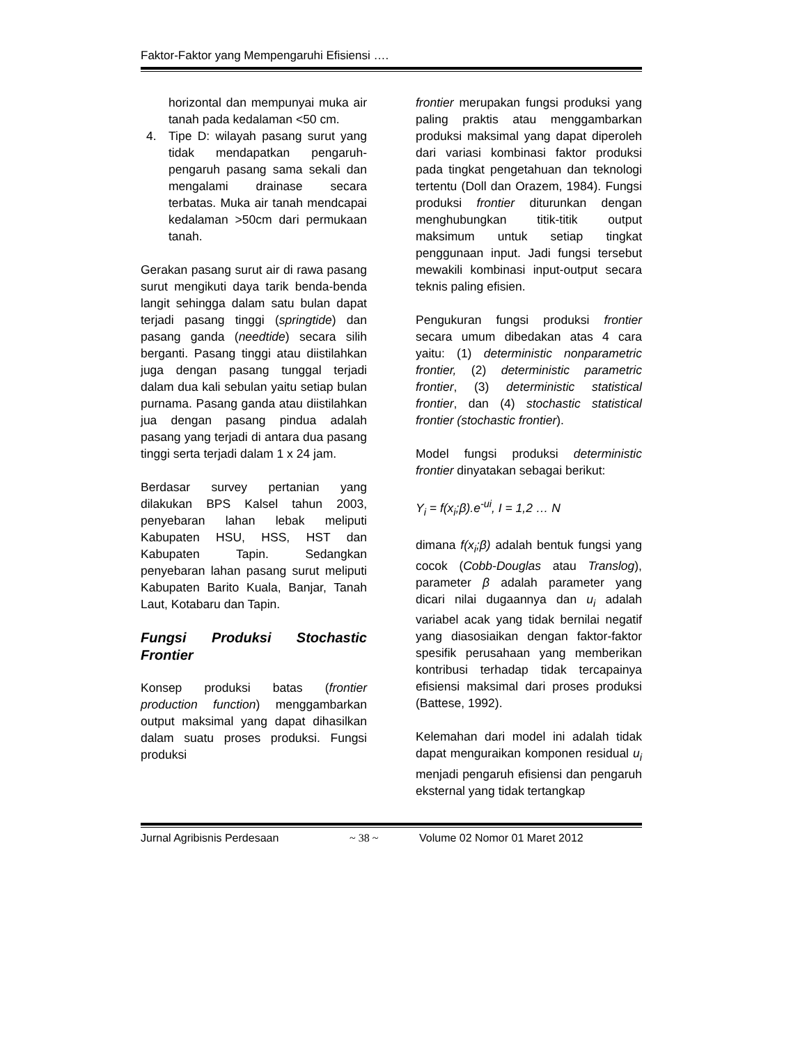Faktor-Faktor yang Mempengaruhi Efisiensi ….
horizontal dan mempunyai muka air tanah pada kedalaman <50 cm.
4. Tipe D: wilayah pasang surut yang tidak mendapatkan pengaruh-pengaruh pasang sama sekali dan mengalami drainase secara terbatas. Muka air tanah mendcapai kedalaman >50cm dari permukaan tanah.
Gerakan pasang surut air di rawa pasang surut mengikuti daya tarik benda-benda langit sehingga dalam satu bulan dapat terjadi pasang tinggi (springtide) dan pasang ganda (needtide) secara silih berganti. Pasang tinggi atau diistilahkan juga dengan pasang tunggal terjadi dalam dua kali sebulan yaitu setiap bulan purnama. Pasang ganda atau diistilahkan jua dengan pasang pindua adalah pasang yang terjadi di antara dua pasang tinggi serta terjadi dalam 1 x 24 jam.
Berdasar survey pertanian yang dilakukan BPS Kalsel tahun 2003, penyebaran lahan lebak meliputi Kabupaten HSU, HSS, HST dan Kabupaten Tapin. Sedangkan penyebaran lahan pasang surut meliputi Kabupaten Barito Kuala, Banjar, Tanah Laut, Kotabaru dan Tapin.
Fungsi Produksi Stochastic Frontier
Konsep produksi batas (frontier production function) menggambarkan output maksimal yang dapat dihasilkan dalam suatu proses produksi. Fungsi produksi
frontier merupakan fungsi produksi yang paling praktis atau menggambarkan produksi maksimal yang dapat diperoleh dari variasi kombinasi faktor produksi pada tingkat pengetahuan dan teknologi tertentu (Doll dan Orazem, 1984). Fungsi produksi frontier diturunkan dengan menghubungkan titik-titik output maksimum untuk setiap tingkat penggunaan input. Jadi fungsi tersebut mewakili kombinasi input-output secara teknis paling efisien.
Pengukuran fungsi produksi frontier secara umum dibedakan atas 4 cara yaitu: (1) deterministic nonparametric frontier, (2) deterministic parametric frontier, (3) deterministic statistical frontier, dan (4) stochastic statistical frontier (stochastic frontier).
Model fungsi produksi deterministic frontier dinyatakan sebagai berikut:
Y<sub>i</sub> = f(x<sub>i</sub>;β).e<sup>-ui</sup>, I = 1,2 … N
dimana f(x<sub>i</sub>;β) adalah bentuk fungsi yang cocok (Cobb-Douglas atau Translog), parameter β adalah parameter yang dicari nilai dugaannya dan u<sub>i</sub> adalah variabel acak yang tidak bernilai negatif yang diasosiaikan dengan faktor-faktor spesifik perusahaan yang memberikan kontribusi terhadap tidak tercapainya efisiensi maksimal dari proses produksi (Battese, 1992).
Kelemahan dari model ini adalah tidak dapat menguraikan komponen residual u<sub>i</sub> menjadi pengaruh efisiensi dan pengaruh eksternal yang tidak tertangkap
Jurnal Agribisnis Perdesaan ~ 38 ~ Volume 02 Nomor 01 Maret 2012